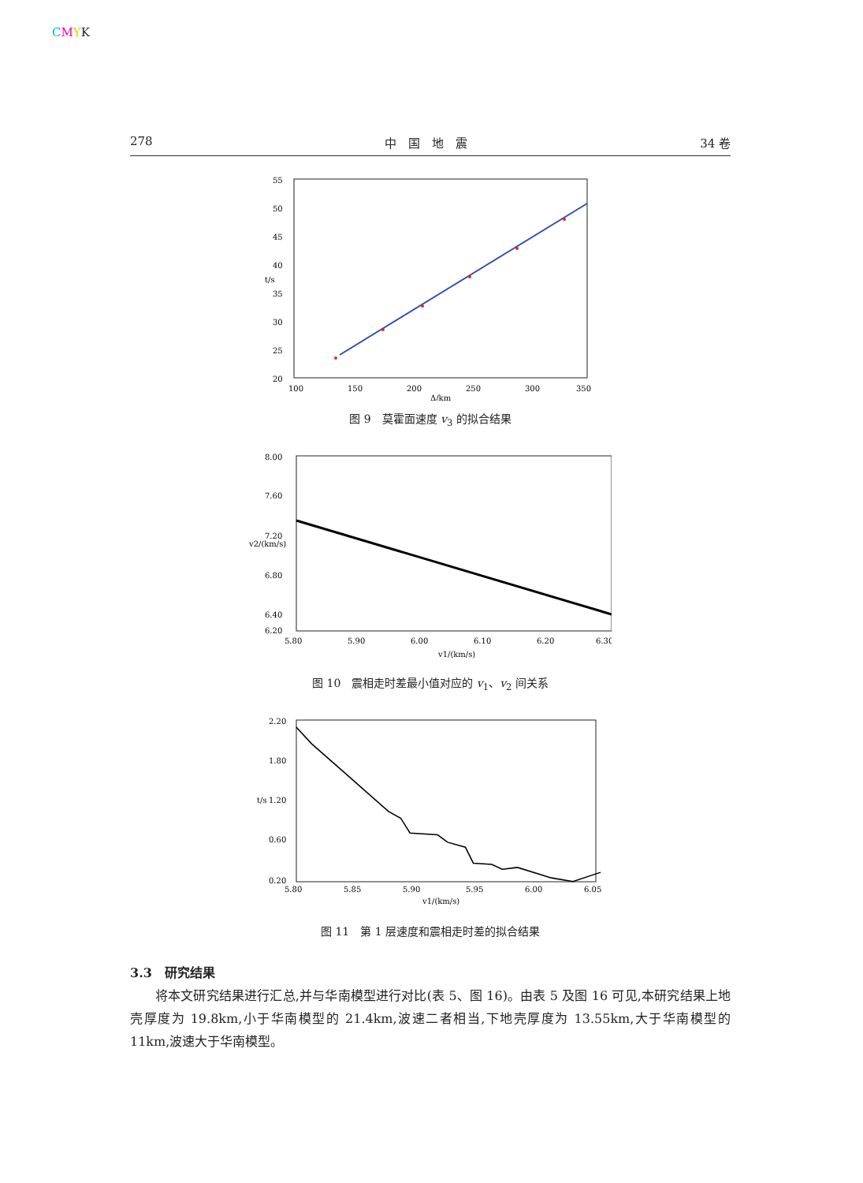CMYK
278 中　国　地　震 34 卷
55
50
45
40
35
30
25
20
100
150
200
250
300
350
Δ/km
t/s
图 9　莫霍面速度 v<sub>3</sub> 的拟合结果
8.00
7.60
7.20
6.80
6.40
6.20
5.80
5.90
6.00
6.10
6.20
6.30
v1/(km/s)
v2/(km/s)
图 10　震相走时差最小值对应的 v<sub>1</sub>、v<sub>2</sub> 间关系
2.20
1.80
1.20
0.60
0.20
5.80
5.85
5.90
5.95
6.00
6.05
v1/(km/s)
t/s
图 11　第 1 层速度和震相走时差的拟合结果
3.3　研究结果
将本文研究结果进行汇总,并与华南模型进行对比(表 5、图 16)。由表 5 及图 16 可见,本研究结果上地壳厚度为 19.8km,小于华南模型的 21.4km,波速二者相当,下地壳厚度为 13.55km,大于华南模型的 11km,波速大于华南模型。